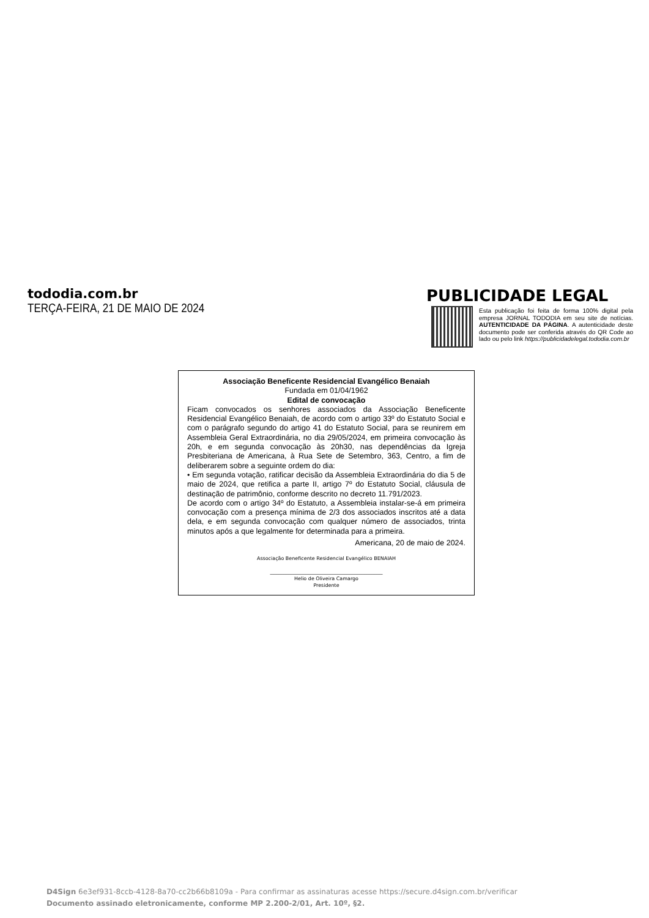tododia.com.br
TERÇA-FEIRA, 21 DE MAIO DE 2024
PUBLICIDADE LEGAL
Esta publicação foi feita de forma 100% digital pela empresa JORNAL TODODIA em seu site de notícias. AUTENTICIDADE DA PÁGINA. A autenticidade deste documento pode ser conferida através do QR Code ao lado ou pelo link https://publicidadelegal.tododia.com.br
Associação Beneficente Residencial Evangélico Benaiah
Fundada em 01/04/1962
Edital de convocação
Ficam convocados os senhores associados da Associação Beneficente Residencial Evangélico Benaiah, de acordo com o artigo 33º do Estatuto Social e com o parágrafo segundo do artigo 41 do Estatuto Social, para se reunirem em Assembleia Geral Extraordinária, no dia 29/05/2024, em primeira convocação às 20h, e em segunda convocação às 20h30, nas dependências da Igreja Presbiteriana de Americana, à Rua Sete de Setembro, 363, Centro, a fim de deliberarem sobre a seguinte ordem do dia:
• Em segunda votação, ratificar decisão da Assembleia Extraordinária do dia 5 de maio de 2024, que retifica a parte II, artigo 7º do Estatuto Social, cláusula de destinação de patrimônio, conforme descrito no decreto 11.791/2023.
De acordo com o artigo 34º do Estatuto, a Assembleia instalar-se-á em primeira convocação com a presença mínima de 2/3 dos associados inscritos até a data dela, e em segunda convocação com qualquer número de associados, trinta minutos após a que legalmente for determinada para a primeira.
Americana, 20 de maio de 2024.
Associação Beneficente Residencial Evangélico BENAIAH
______________________________________________
Helio de Oliveira Camargo
Presidente
D4Sign 6e3ef931-8ccb-4128-8a70-cc2b66b8109a - Para confirmar as assinaturas acesse https://secure.d4sign.com.br/verificar
Documento assinado eletronicamente, conforme MP 2.200-2/01, Art. 10º, §2.